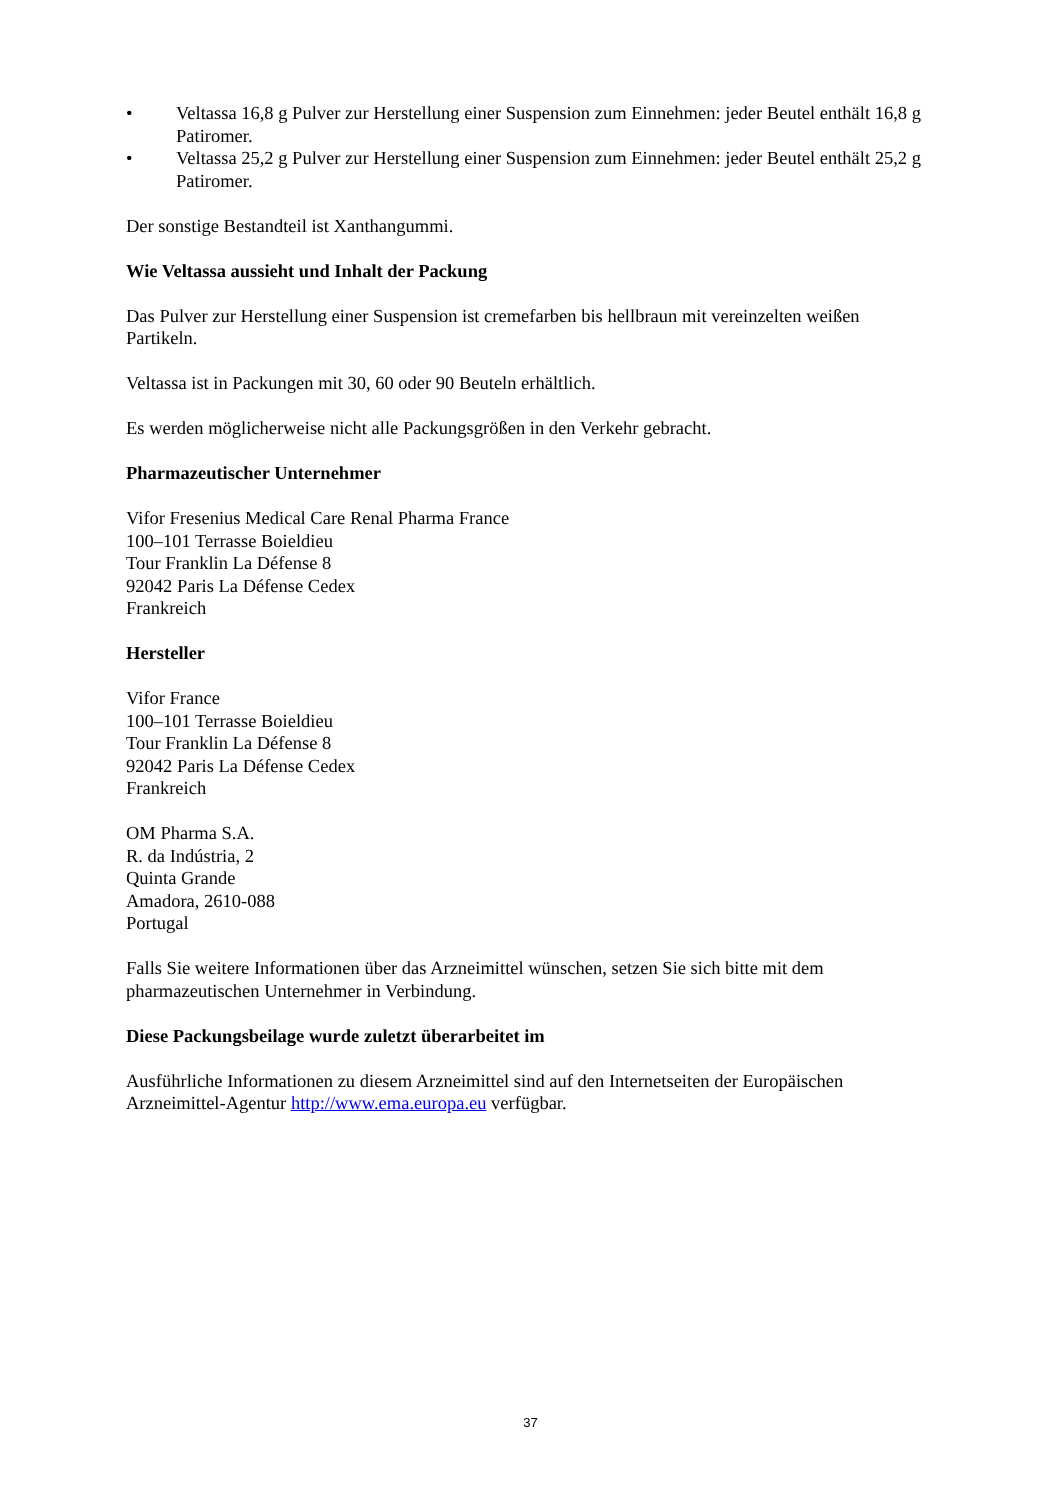• Veltassa 16,8 g Pulver zur Herstellung einer Suspension zum Einnehmen: jeder Beutel enthält 16,8 g Patiromer.
• Veltassa 25,2 g Pulver zur Herstellung einer Suspension zum Einnehmen: jeder Beutel enthält 25,2 g Patiromer.
Der sonstige Bestandteil ist Xanthangummi.
Wie Veltassa aussieht und Inhalt der Packung
Das Pulver zur Herstellung einer Suspension ist cremefarben bis hellbraun mit vereinzelten weißen Partikeln.
Veltassa ist in Packungen mit 30, 60 oder 90 Beuteln erhältlich.
Es werden möglicherweise nicht alle Packungsgrößen in den Verkehr gebracht.
Pharmazeutischer Unternehmer
Vifor Fresenius Medical Care Renal Pharma France
100–101 Terrasse Boieldieu
Tour Franklin La Défense 8
92042 Paris La Défense Cedex
Frankreich
Hersteller
Vifor France
100–101 Terrasse Boieldieu
Tour Franklin La Défense 8
92042 Paris La Défense Cedex
Frankreich
OM Pharma S.A.
R. da Indústria, 2
Quinta Grande
Amadora, 2610-088
Portugal
Falls Sie weitere Informationen über das Arzneimittel wünschen, setzen Sie sich bitte mit dem pharmazeutischen Unternehmer in Verbindung.
Diese Packungsbeilage wurde zuletzt überarbeitet im
Ausführliche Informationen zu diesem Arzneimittel sind auf den Internetseiten der Europäischen Arzneimittel-Agentur http://www.ema.europa.eu verfügbar.
37